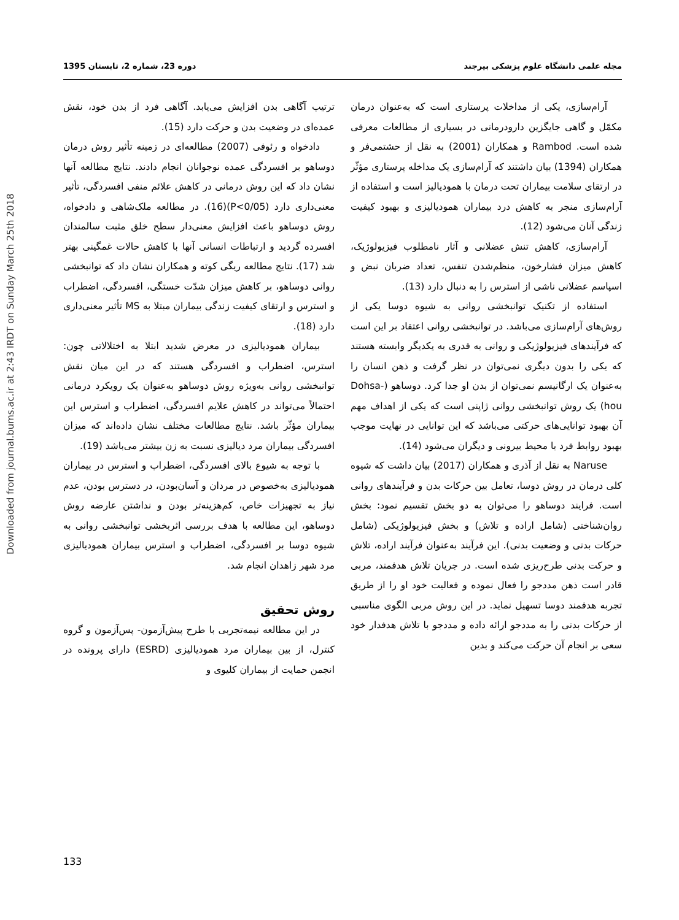Downloaded from journal.bums.ac.ir at 2:43 IRDT on Sunday March 25th 2018
مجله علمی دانشگاه علوم پزشکی بیرجند دوره 23، شماره 2، تابستان 1395
آرام‌سازی، یکی از مداخلات پرستاری است که به‌عنوان درمان مکمّل و گاهی جایگزین دارودرمانی در بسیاری از مطالعات معرفی شده است. Rambod و همکاران (2001) به نقل از حشتمی‌فر و همکاران (1394) بیان داشتند که آرام‌سازی یک مداخله پرستاری مؤثّر در ارتقای سلامت بیماران تحت درمان با همودیالیز است و استفاده از آرام‌سازی منجر به کاهش درد بیماران همودیالیزی و بهبود کیفیت زندگی آنان می‌شود (12).
آرام‌سازی، کاهش تنش عضلانی و آثار نامطلوب فیزیولوژیک، کاهش میزان فشارخون، منظم‌شدن تنفس، تعداد ضربان نبض و اسپاسم عضلانی ناشی از استرس را به دنبال دارد (13).
استفاده از تکنیک توانبخشی روانی به شیوه دوسا یکی از روش‌های آرام‌سازی می‌باشد. در توانبخشی روانی اعتقاد بر این است که فرآیندهای فیزیولوژیکی و روانی به قدری به یکدیگر وابسته هستند که یکی را بدون دیگری نمی‌توان در نظر گرفت و ذهن انسان را به‌عنوان یک ارگانیسم نمی‌توان از بدن او جدا کرد. دوساهو (Dohsa-hou) یک روش توانبخشی روانی ژاپنی است که یکی از اهداف مهم آن بهبود توانایی‌های حرکتی می‌باشد که این توانایی در نهایت موجب بهبود روابط فرد با محیط بیرونی و دیگران می‌شود (14).
Naruse به نقل از آذری و همکاران (2017) بیان داشت که شیوه کلی درمان در روش دوسا، تعامل بین حرکات بدن و فرآیندهای روانی است. فرایند دوساهو را می‌توان به دو بخش تقسیم نمود: بخش روان‌شناختی (شامل اراده و تلاش) و بخش فیزیولوژیکی (شامل حرکات بدنی و وضعیت بدنی). این فرآیند به‌عنوان فرآیند اراده، تلاش و حرکت بدنی طرح‌ریزی شده است. در جریان تلاش هدفمند، مربی قادر است ذهن مددجو را فعال نموده و فعالیت خود او را از طریق تجربه هدفمند دوسا تسهیل نماید. در این روش مربی الگوی مناسبی از حرکات بدنی را به مددجو ارائه داده و مددجو با تلاش هدفدار خود سعی بر انجام آن حرکت می‌کند و بدین
ترتیب آگاهی بدن افزایش می‌یابد. آگاهی فرد از بدن خود، نقش عمده‌ای در وضعیت بدن و حرکت دارد (15).
دادخواه و رئوفی (2007) مطالعه‌ای در زمینه تأثیر روش درمان دوساهو بر افسردگی عمده نوجوانان انجام دادند. نتایج مطالعه آنها نشان داد که این روش درمانی در کاهش علائم منفی افسردگی، تأثیر معنی‌داری دارد (P<0/05)(16). در مطالعه ملک‌شاهی و دادخواه، روش دوساهو باعث افزایش معنی‌دار سطح خلق مثبت سالمندان افسرده گردید و ارتباطات انسانی آنها با کاهش حالات غمگینی بهتر شد (17). نتایج مطالعه ریگی کوته و همکاران نشان داد که توانبخشی روانی دوساهو، بر کاهش میزان شدّت خستگی، افسردگی، اضطراب و استرس و ارتقای کیفیت زندگی بیماران مبتلا به MS تأثیر معنی‌داری دارد (18).
بیماران همودیالیزی در معرض شدید ابتلا به اختلالاتی چون: استرس، اضطراب و افسردگی هستند که در این میان نقش توانبخشی روانی به‌ویژه روش دوساهو به‌عنوان یک رویکرد درمانی احتمالاً می‌تواند در کاهش علایم افسردگی، اضطراب و استرس این بیماران مؤثّر باشد. نتایج مطالعات مختلف نشان داده‌اند که میزان افسردگی بیماران مرد دیالیزی نسبت به زن بیشتر می‌باشد (19).
با توجه به شیوع بالای افسردگی، اضطراب و استرس در بیماران همودیالیزی به‌خصوص در مردان و آسان‌بودن، در دسترس بودن، عدم نیاز به تجهیزات خاص، کم‌هزینه‌تر بودن و نداشتن عارضه روش دوساهو، این مطالعه با هدف بررسی اثربخشی توانبخشی روانی به شیوه دوسا بر افسردگی، اضطراب و استرس بیماران همودیالیزی مرد شهر زاهدان انجام شد.
روش تحقیق
در این مطالعه نیمه‌تجربی با طرح پیش‌آزمون- پس‌آزمون و گروه کنترل، از بین بیماران مرد همودیالیزی (ESRD) دارای پرونده در انجمن حمایت از بیماران کلیوی و
133